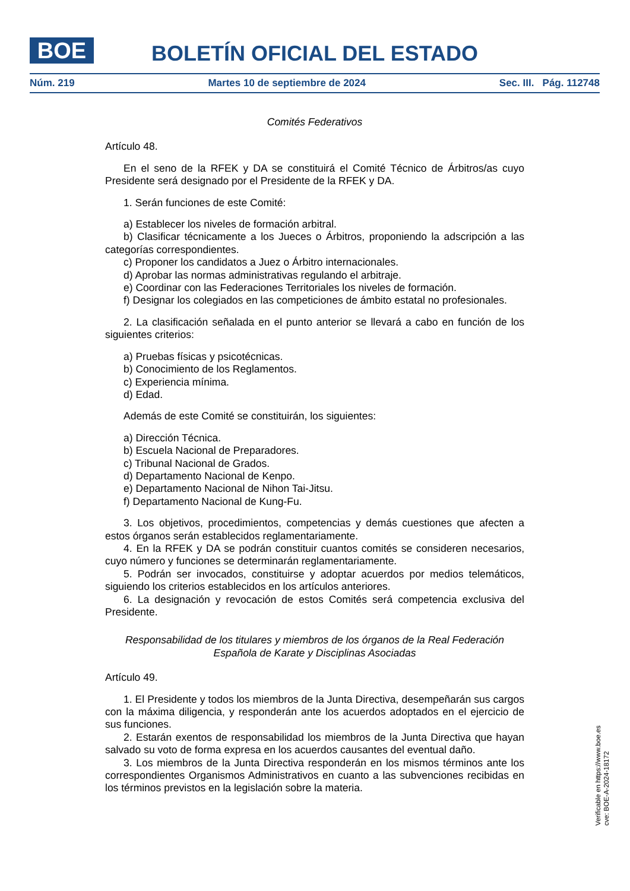BOE
BOLETÍN OFICIAL DEL ESTADO
Núm. 219 Martes 10 de septiembre de 2024 Sec. III. Pág. 112748
Comités Federativos
Artículo 48.
En el seno de la RFEK y DA se constituirá el Comité Técnico de Árbitros/as cuyo Presidente será designado por el Presidente de la RFEK y DA.
1. Serán funciones de este Comité:
a) Establecer los niveles de formación arbitral.
b) Clasificar técnicamente a los Jueces o Árbitros, proponiendo la adscripción a las categorías correspondientes.
c) Proponer los candidatos a Juez o Árbitro internacionales.
d) Aprobar las normas administrativas regulando el arbitraje.
e) Coordinar con las Federaciones Territoriales los niveles de formación.
f) Designar los colegiados en las competiciones de ámbito estatal no profesionales.
2. La clasificación señalada en el punto anterior se llevará a cabo en función de los siguientes criterios:
a) Pruebas físicas y psicotécnicas.
b) Conocimiento de los Reglamentos.
c) Experiencia mínima.
d) Edad.
Además de este Comité se constituirán, los siguientes:
a) Dirección Técnica.
b) Escuela Nacional de Preparadores.
c) Tribunal Nacional de Grados.
d) Departamento Nacional de Kenpo.
e) Departamento Nacional de Nihon Tai-Jitsu.
f) Departamento Nacional de Kung-Fu.
3. Los objetivos, procedimientos, competencias y demás cuestiones que afecten a estos órganos serán establecidos reglamentariamente.
4. En la RFEK y DA se podrán constituir cuantos comités se consideren necesarios, cuyo número y funciones se determinarán reglamentariamente.
5. Podrán ser invocados, constituirse y adoptar acuerdos por medios telemáticos, siguiendo los criterios establecidos en los artículos anteriores.
6. La designación y revocación de estos Comités será competencia exclusiva del Presidente.
Responsabilidad de los titulares y miembros de los órganos de la Real Federación
Española de Karate y Disciplinas Asociadas
Artículo 49.
1. El Presidente y todos los miembros de la Junta Directiva, desempeñarán sus cargos con la máxima diligencia, y responderán ante los acuerdos adoptados en el ejercicio de sus funciones.
2. Estarán exentos de responsabilidad los miembros de la Junta Directiva que hayan salvado su voto de forma expresa en los acuerdos causantes del eventual daño.
3. Los miembros de la Junta Directiva responderán en los mismos términos ante los correspondientes Organismos Administrativos en cuanto a las subvenciones recibidas en los términos previstos en la legislación sobre la materia.
Verificable en https://www.boe.es
cve: BOE-A-2024-18172